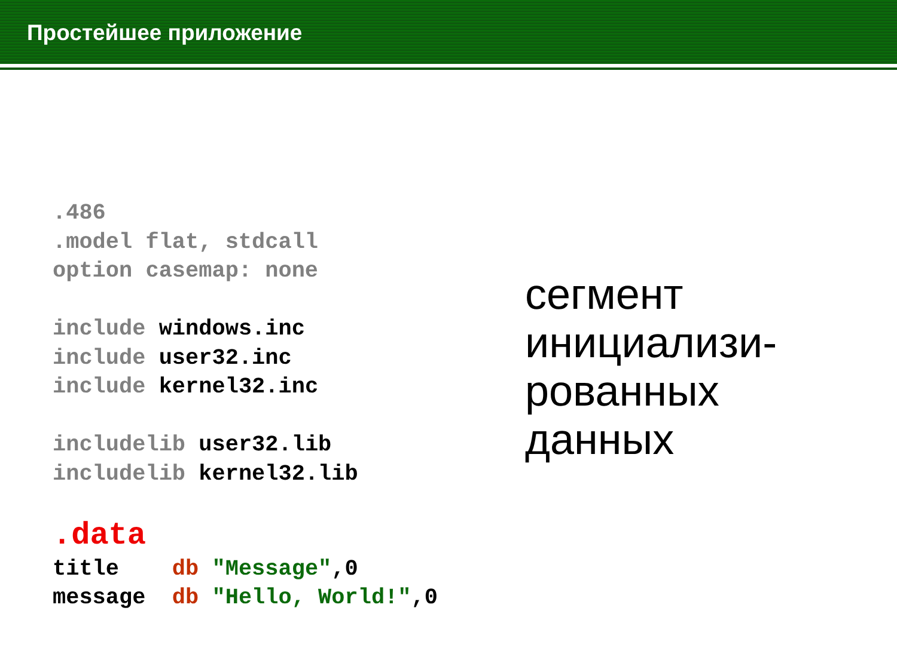Простейшее приложение
.486 .model flat, stdcall option casemap: none include windows.inc include user32.inc include kernel32.inc includelib user32.lib includelib kernel32.lib .data title db "Message",0 message db "Hello, World!",0
сегмент
инициализи-
рованных
данных